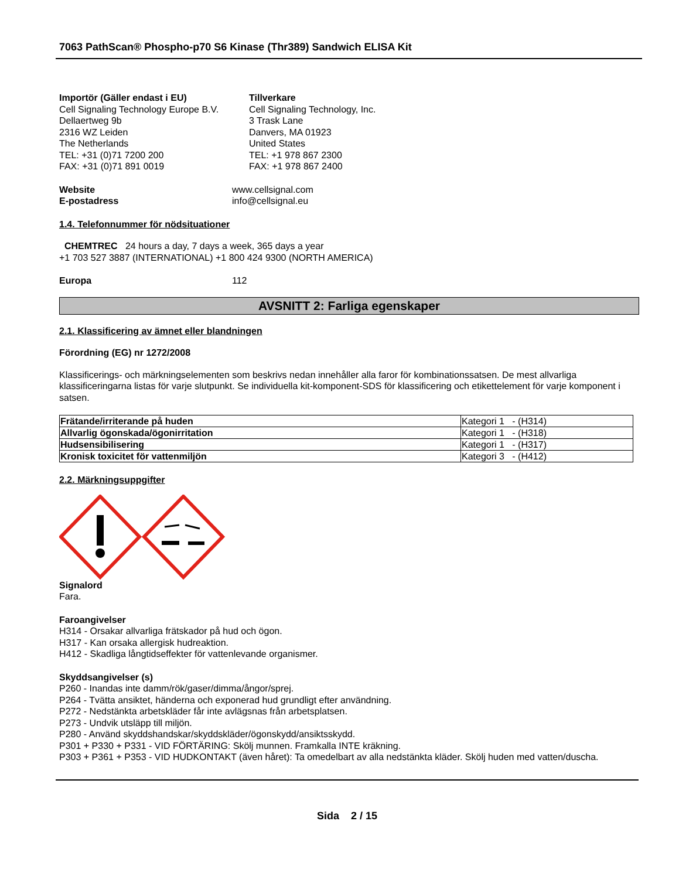7063 PathScan® Phospho-p70 S6 Kinase (Thr389) Sandwich ELISA Kit
Importör (Gäller endast i EU)
Cell Signaling Technology Europe B.V.
Dellaertweg 9b
2316 WZ Leiden
The Netherlands
TEL: +31 (0)71 7200 200
FAX: +31 (0)71 891 0019
Tillverkare
Cell Signaling Technology, Inc.
3 Trask Lane
Danvers, MA 01923
United States
TEL: +1 978 867 2300
FAX: +1 978 867 2400
Website
E-postadress
www.cellsignal.com
info@cellsignal.eu
1.4. Telefonnummer för nödsituationer
CHEMTREC 24 hours a day, 7 days a week, 365 days a year
+1 703 527 3887 (INTERNATIONAL) +1 800 424 9300 (NORTH AMERICA)
Europa 112
AVSNITT 2: Farliga egenskaper
2.1. Klassificering av ämnet eller blandningen
Förordning (EG) nr 1272/2008
Klassificerings- och märkningselementen som beskrivs nedan innehåller alla faror för kombinationssatsen. De mest allvarliga klassificeringarna listas för varje slutpunkt. Se individuella kit-komponent-SDS för klassificering och etikettelement för varje komponent i satsen.
| Frätande/irriterande på huden | Kategori 1 - (H314) |
| Allvarlig ögonskada/ögonirritation | Kategori 1 - (H318) |
| Hudsensibilisering | Kategori 1 - (H317) |
| Kronisk toxicitet för vattenmiljön | Kategori 3 - (H412) |
2.2. Märkningsuppgifter
Signalord
Fara.
Faroangivelser
H314 - Orsakar allvarliga frätskador på hud och ögon.
H317 - Kan orsaka allergisk hudreaktion.
H412 - Skadliga långtidseffekter för vattenlevande organismer.
Skyddsangivelser (s)
P260 - Inandas inte damm/rök/gaser/dimma/ångor/sprej.
P264 - Tvätta ansiktet, händerna och exponerad hud grundligt efter användning.
P272 - Nedstänkta arbetskläder får inte avlägsnas från arbetsplatsen.
P273 - Undvik utsläpp till miljön.
P280 - Använd skyddshandskar/skyddskläder/ögonskydd/ansiktsskydd.
P301 + P330 + P331 - VID FÖRTÄRING: Skölj munnen. Framkalla INTE kräkning.
P303 + P361 + P353 - VID HUDKONTAKT (även håret): Ta omedelbart av alla nedstänkta kläder. Skölj huden med vatten/duscha.
Sida 2 / 15